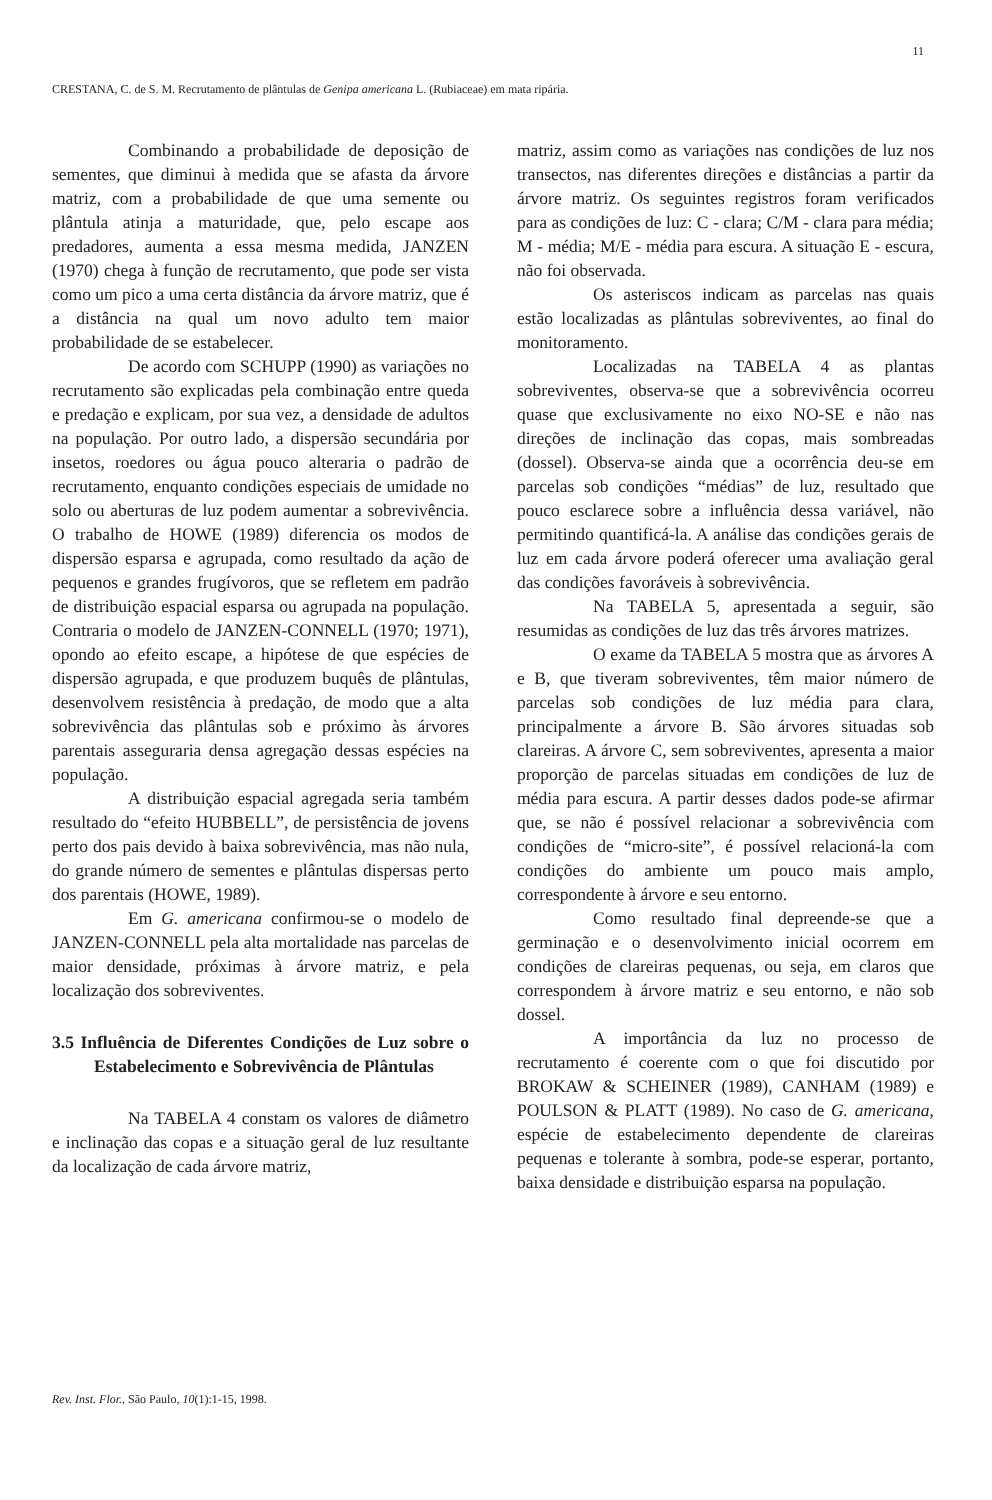11
CRESTANA, C. de S. M. Recrutamento de plântulas de Genipa americana L. (Rubiaceae) em mata ripária.
Combinando a probabilidade de deposição de sementes, que diminui à medida que se afasta da árvore matriz, com a probabilidade de que uma semente ou plântula atinja a maturidade, que, pelo escape aos predadores, aumenta a essa mesma medida, JANZEN (1970) chega à função de recrutamento, que pode ser vista como um pico a uma certa distância da árvore matriz, que é a distância na qual um novo adulto tem maior probabilidade de se estabelecer.
De acordo com SCHUPP (1990) as variações no recrutamento são explicadas pela combinação entre queda e predação e explicam, por sua vez, a densidade de adultos na população. Por outro lado, a dispersão secundária por insetos, roedores ou água pouco alteraria o padrão de recrutamento, enquanto condições especiais de umidade no solo ou aberturas de luz podem aumentar a sobrevivência. O trabalho de HOWE (1989) diferencia os modos de dispersão esparsa e agrupada, como resultado da ação de pequenos e grandes frugívoros, que se refletem em padrão de distribuição espacial esparsa ou agrupada na população. Contraria o modelo de JANZEN-CONNELL (1970; 1971), opondo ao efeito escape, a hipótese de que espécies de dispersão agrupada, e que produzem buquês de plântulas, desenvolvem resistência à predação, de modo que a alta sobrevivência das plântulas sob e próximo às árvores parentais asseguraria densa agregação dessas espécies na população.
A distribuição espacial agregada seria também resultado do “efeito HUBBELL”, de persistência de jovens perto dos pais devido à baixa sobrevivência, mas não nula, do grande número de sementes e plântulas dispersas perto dos parentais (HOWE, 1989).
Em G. americana confirmou-se o modelo de JANZEN-CONNELL pela alta mortalidade nas parcelas de maior densidade, próximas à árvore matriz, e pela localização dos sobreviventes.
3.5 Influência de Diferentes Condições de Luz sobre o Estabelecimento e Sobrevivência de Plântulas
Na TABELA 4 constam os valores de diâmetro e inclinação das copas e a situação geral de luz resultante da localização de cada árvore matriz,
matriz, assim como as variações nas condições de luz nos transectos, nas diferentes direções e distâncias a partir da árvore matriz. Os seguintes registros foram verificados para as condições de luz: C - clara; C/M - clara para média; M - média; M/E - média para escura. A situação E - escura, não foi observada.
Os asteriscos indicam as parcelas nas quais estão localizadas as plântulas sobreviventes, ao final do monitoramento.
Localizadas na TABELA 4 as plantas sobreviventes, observa-se que a sobrevivência ocorreu quase que exclusivamente no eixo NO-SE e não nas direções de inclinação das copas, mais sombreadas (dossel). Observa-se ainda que a ocorrência deu-se em parcelas sob condições “médias” de luz, resultado que pouco esclarece sobre a influência dessa variável, não permitindo quantificá-la. A análise das condições gerais de luz em cada árvore poderá oferecer uma avaliação geral das condições favoráveis à sobrevivência.
Na TABELA 5, apresentada a seguir, são resumidas as condições de luz das três árvores matrizes.
O exame da TABELA 5 mostra que as árvores A e B, que tiveram sobreviventes, têm maior número de parcelas sob condições de luz média para clara, principalmente a árvore B. São árvores situadas sob clareiras. A árvore C, sem sobreviventes, apresenta a maior proporção de parcelas situadas em condições de luz de média para escura. A partir desses dados pode-se afirmar que, se não é possível relacionar a sobrevivência com condições de “micro-site”, é possível relacioná-la com condições do ambiente um pouco mais amplo, correspondente à árvore e seu entorno.
Como resultado final depreende-se que a germinação e o desenvolvimento inicial ocorrem em condições de clareiras pequenas, ou seja, em claros que correspondem à árvore matriz e seu entorno, e não sob dossel.
A importância da luz no processo de recrutamento é coerente com o que foi discutido por BROKAW & SCHEINER (1989), CANHAM (1989) e POULSON & PLATT (1989). No caso de G. americana, espécie de estabelecimento dependente de clareiras pequenas e tolerante à sombra, pode-se esperar, portanto, baixa densidade e distribuição esparsa na população.
Rev. Inst. Flor., São Paulo, 10(1):1-15, 1998.